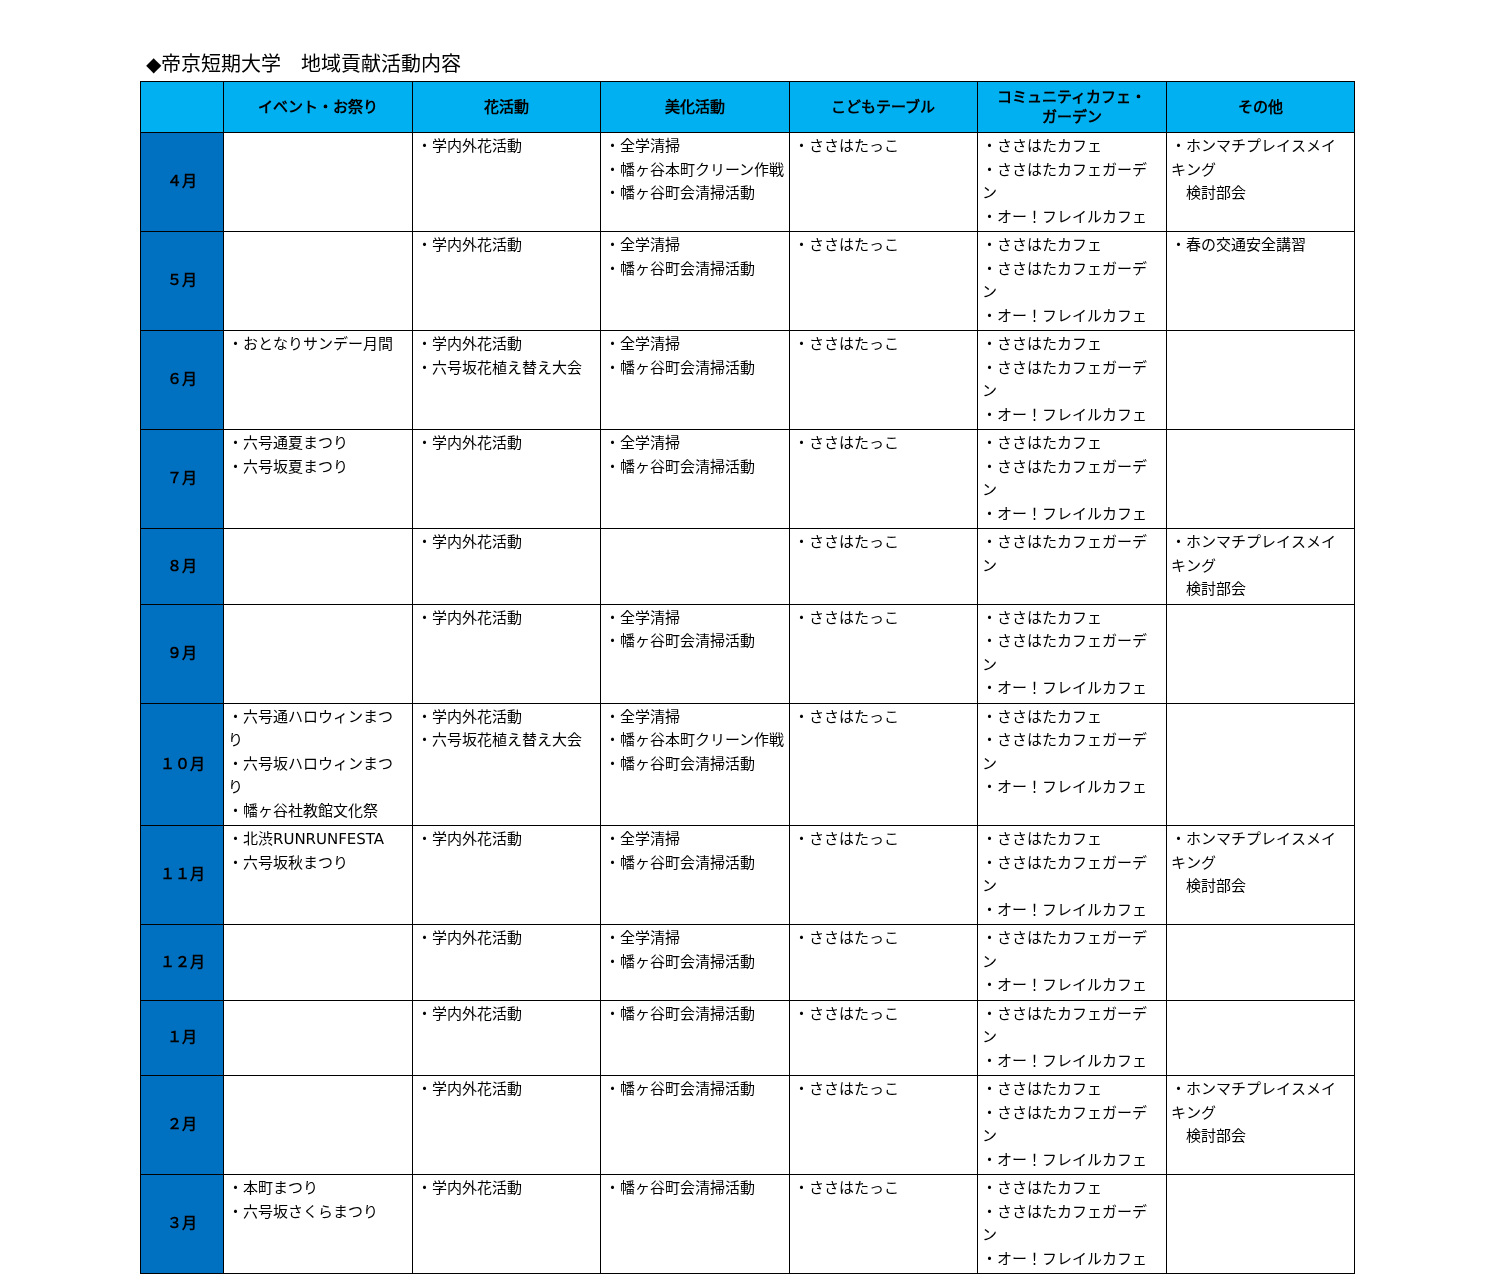◆帝京短期大学　地域貢献活動内容
| | イベント・お祭り | 花活動 | 美化活動 | こどもテーブル | コミュニティカフェ・ ガーデン | その他 |
| --- | --- | --- | --- | --- | --- | --- |
| ４月 | | ・学内外花活動 | ・全学清掃 ・幡ヶ谷本町クリーン作戦 ・幡ヶ谷町会清掃活動 | ・ささはたっこ | ・ささはたカフェ ・ささはたカフェガーデン ・オー！フレイルカフェ | ・ホンマチプレイスメイキング 検討部会 |
| ５月 | | ・学内外花活動 | ・全学清掃 ・幡ヶ谷町会清掃活動 | ・ささはたっこ | ・ささはたカフェ ・ささはたカフェガーデン ・オー！フレイルカフェ | ・春の交通安全講習 |
| ６月 | ・おとなりサンデー月間 | ・学内外花活動 ・六号坂花植え替え大会 | ・全学清掃 ・幡ヶ谷町会清掃活動 | ・ささはたっこ | ・ささはたカフェ ・ささはたカフェガーデン ・オー！フレイルカフェ | |
| ７月 | ・六号通夏まつり ・六号坂夏まつり | ・学内外花活動 | ・全学清掃 ・幡ヶ谷町会清掃活動 | ・ささはたっこ | ・ささはたカフェ ・ささはたカフェガーデン ・オー！フレイルカフェ | |
| ８月 | | ・学内外花活動 | | ・ささはたっこ | ・ささはたカフェガーデン | ・ホンマチプレイスメイキング 検討部会 |
| ９月 | | ・学内外花活動 | ・全学清掃 ・幡ヶ谷町会清掃活動 | ・ささはたっこ | ・ささはたカフェ ・ささはたカフェガーデン ・オー！フレイルカフェ | |
| １０月 | ・六号通ハロウィンまつり ・六号坂ハロウィンまつり ・幡ヶ谷社教館文化祭 | ・学内外花活動 ・六号坂花植え替え大会 | ・全学清掃 ・幡ヶ谷本町クリーン作戦 ・幡ヶ谷町会清掃活動 | ・ささはたっこ | ・ささはたカフェ ・ささはたカフェガーデン ・オー！フレイルカフェ | |
| １１月 | ・北渋RUNRUNFESTA ・六号坂秋まつり | ・学内外花活動 | ・全学清掃 ・幡ヶ谷町会清掃活動 | ・ささはたっこ | ・ささはたカフェ ・ささはたカフェガーデン ・オー！フレイルカフェ | ・ホンマチプレイスメイキング 検討部会 |
| １２月 | | ・学内外花活動 | ・全学清掃 ・幡ヶ谷町会清掃活動 | ・ささはたっこ | ・ささはたカフェガーデン ・オー！フレイルカフェ | |
| １月 | | ・学内外花活動 | ・幡ヶ谷町会清掃活動 | ・ささはたっこ | ・ささはたカフェガーデン ・オー！フレイルカフェ | |
| ２月 | | ・学内外花活動 | ・幡ヶ谷町会清掃活動 | ・ささはたっこ | ・ささはたカフェ ・ささはたカフェガーデン ・オー！フレイルカフェ | ・ホンマチプレイスメイキング 検討部会 |
| ３月 | ・本町まつり ・六号坂さくらまつり | ・学内外花活動 | ・幡ヶ谷町会清掃活動 | ・ささはたっこ | ・ささはたカフェ ・ささはたカフェガーデン ・オー！フレイルカフェ | |